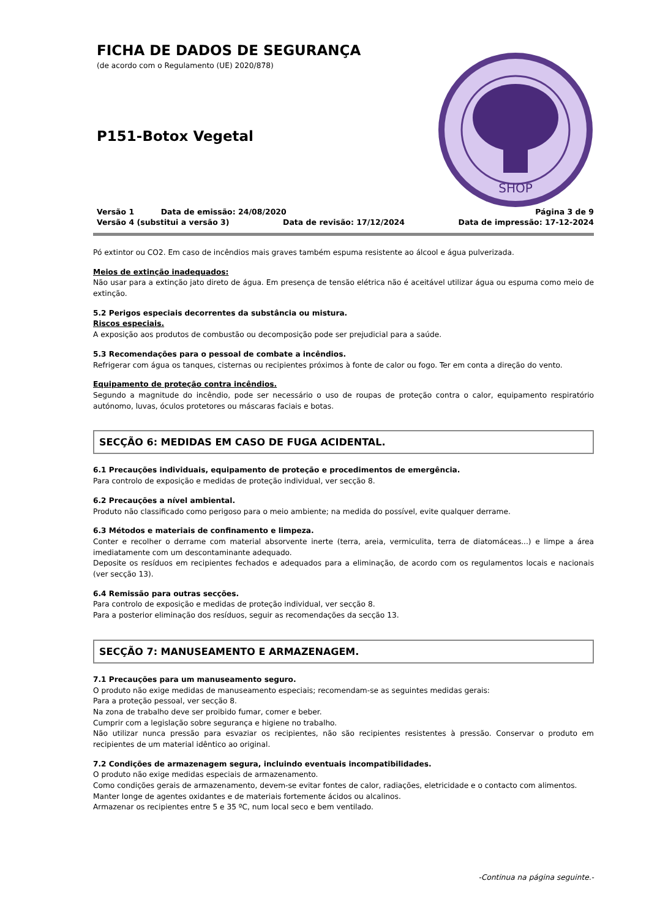FICHA DE DADOS DE SEGURANÇA
(de acordo com o Regulamento (UE) 2020/878)
P151-Botox Vegetal
SHOP
Versão 1 Data de emissão: 24/08/2020 Página 3 de 9
Versão 4 (substitui a versão 3) Data de revisão: 17/12/2024 Data de impressão: 17-12-2024
Pó extintor ou CO2. Em caso de incêndios mais graves também espuma resistente ao álcool e água pulverizada.
Meios de extinção inadequados:
Não usar para a extinção jato direto de água. Em presença de tensão elétrica não é aceitável utilizar água ou espuma como meio de extinção.
5.2 Perigos especiais decorrentes da substância ou mistura.
Riscos especiais.
A exposição aos produtos de combustão ou decomposição pode ser prejudicial para a saúde.
5.3 Recomendações para o pessoal de combate a incêndios.
Refrigerar com água os tanques, cisternas ou recipientes próximos à fonte de calor ou fogo. Ter em conta a direção do vento.
Equipamento de proteção contra incêndios.
Segundo a magnitude do incêndio, pode ser necessário o uso de roupas de proteção contra o calor, equipamento respiratório autónomo, luvas, óculos protetores ou máscaras faciais e botas.
SECÇÃO 6: MEDIDAS EM CASO DE FUGA ACIDENTAL.
6.1 Precauções individuais, equipamento de proteção e procedimentos de emergência.
Para controlo de exposição e medidas de proteção individual, ver secção 8.
6.2 Precauções a nível ambiental.
Produto não classificado como perigoso para o meio ambiente; na medida do possível, evite qualquer derrame.
6.3 Métodos e materiais de confinamento e limpeza.
Conter e recolher o derrame com material absorvente inerte (terra, areia, vermiculita, terra de diatomáceas...) e limpe a área imediatamente com um descontaminante adequado.
Deposite os resíduos em recipientes fechados e adequados para a eliminação, de acordo com os regulamentos locais e nacionais (ver secção 13).
6.4 Remissão para outras secções.
Para controlo de exposição e medidas de proteção individual, ver secção 8.
Para a posterior eliminação dos resíduos, seguir as recomendações da secção 13.
SECÇÃO 7: MANUSEAMENTO E ARMAZENAGEM.
7.1 Precauções para um manuseamento seguro.
O produto não exige medidas de manuseamento especiais; recomendam-se as seguintes medidas gerais:
Para a proteção pessoal, ver secção 8.
Na zona de trabalho deve ser proibido fumar, comer e beber.
Cumprir com a legislação sobre segurança e higiene no trabalho.
Não utilizar nunca pressão para esvaziar os recipientes, não são recipientes resistentes à pressão. Conservar o produto em recipientes de um material idêntico ao original.
7.2 Condições de armazenagem segura, incluindo eventuais incompatibilidades.
O produto não exige medidas especiais de armazenamento.
Como condições gerais de armazenamento, devem-se evitar fontes de calor, radiações, eletricidade e o contacto com alimentos.
Manter longe de agentes oxidantes e de materiais fortemente ácidos ou alcalinos.
Armazenar os recipientes entre 5 e 35 ºC, num local seco e bem ventilado.
-Continua na página seguinte.-